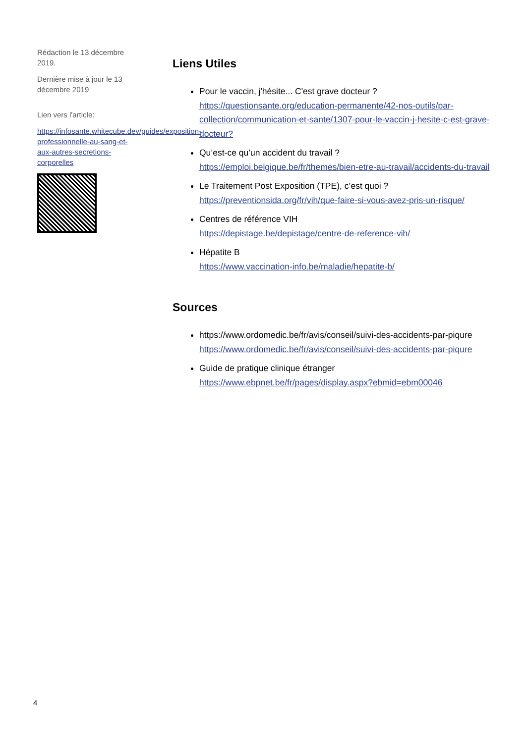Rédaction le 13 décembre 2019.
Dernière mise à jour le 13 décembre 2019
Lien vers l'article:
https://infosante.whitecube.dev/guides/exposition-professionnelle-au-sang-et-aux-autres-secretions-corporelles
Liens Utiles
Pour le vaccin, j'hésite... C'est grave docteur ?
https://questionsante.org/education-permanente/42-nos-outils/par-collection/communication-et-sante/1307-pour-le-vaccin-j-hesite-c-est-grave-docteur?
Qu’est-ce qu’un accident du travail ?
https://emploi.belgique.be/fr/themes/bien-etre-au-travail/accidents-du-travail
Le Traitement Post Exposition (TPE), c’est quoi ?
https://preventionsida.org/fr/vih/que-faire-si-vous-avez-pris-un-risque/
Centres de référence VIH
https://depistage.be/depistage/centre-de-reference-vih/
Hépatite B
https://www.vaccination-info.be/maladie/hepatite-b/
Sources
https://www.ordomedic.be/fr/avis/conseil/suivi-des-accidents-par-piqure
https://www.ordomedic.be/fr/avis/conseil/suivi-des-accidents-par-piqure
Guide de pratique clinique étranger
https://www.ebpnet.be/fr/pages/display.aspx?ebmid=ebm00046
4